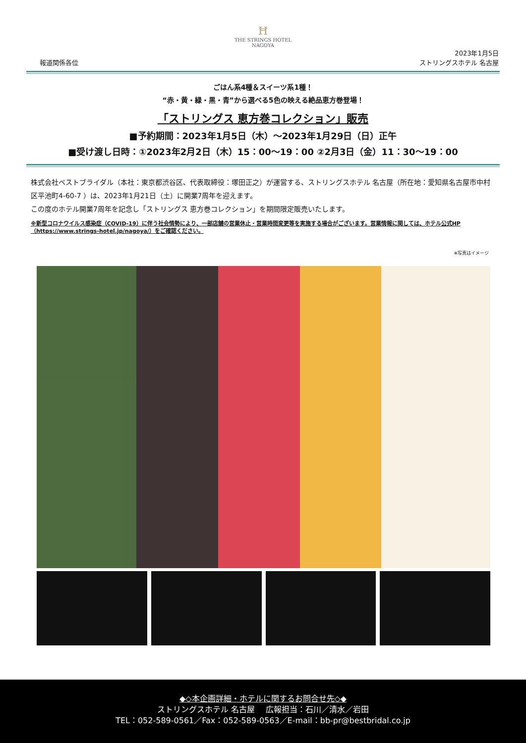Ħ
THE STRINGS HOTEL
NAGOYA
報道関係各位 2023年1月5日
ストリングスホテル 名古屋
ごはん系4種＆スイーツ系1種！
“赤・黄・緑・黒・青”から選べる5色の映える絶品恵方巻登場！
「ストリングス 恵方巻コレクション」販売
■予約期間：2023年1月5日（木）～2023年1月29日（日）正午
■受け渡し日時：①2023年2月2日（木）15：00～19：00 ②2月3日（金）11：30～19：00
株式会社ベストブライダル（本社：東京都渋谷区、代表取締役：塚田正之）が運営する、ストリングスホテル 名古屋（所在地：愛知県名古屋市中村区平池町4-60-7 ）は、2023年1月21日（土）に開業7周年を迎えます。
この度のホテル開業7周年を記念し「ストリングス 恵方巻コレクション」を期間限定販売いたします。
※新型コロナウイルス感染症（COVID-19）に伴う社会情勢により、一部店舗の営業休止・営業時間変更等を実施する場合がございます。営業情報に関しては、ホテル公式HP（https://www.strings-hotel.jp/nagoya/）をご確認ください。
※写真はイメージ
◆◇本企画詳細・ホテルに関するお問合せ先◇◆
ストリングスホテル 名古屋　 広報担当：石川／清水／岩田
TEL：052-589-0561／Fax：052-589-0563／E-mail：bb-pr@bestbridal.co.jp